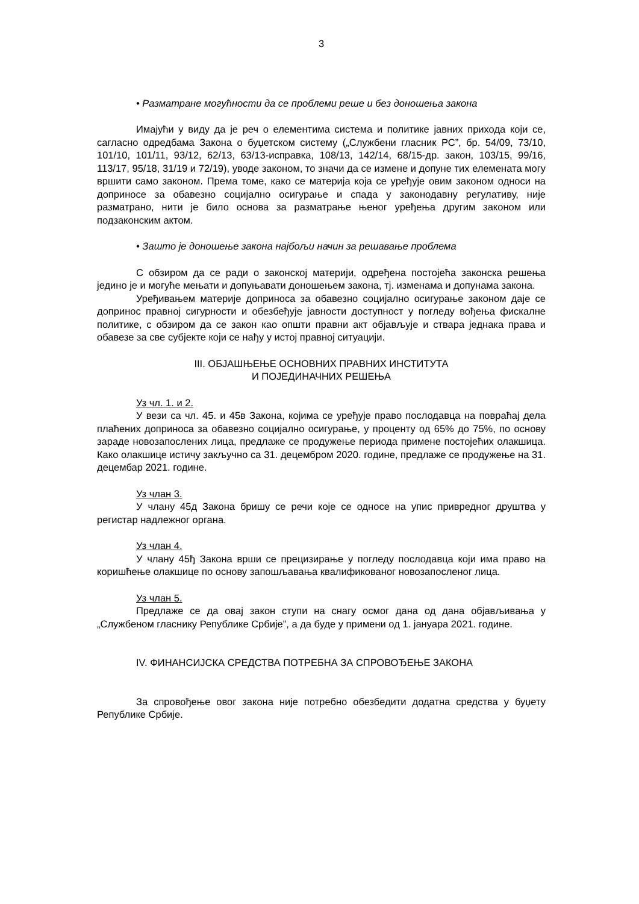3
• Разматране могућности да се проблеми реше и без доношења закона
Имајући у виду да је реч о елементима система и политике јавних прихода који се, сагласно одредбама Закона о буџетском систему („Службени гласник РС”, бр. 54/09, 73/10, 101/10, 101/11, 93/12, 62/13, 63/13-исправка, 108/13, 142/14, 68/15-др. закон, 103/15, 99/16, 113/17, 95/18, 31/19 и 72/19), уводе законом, то значи да се измене и допуне тих елемената могу вршити само законом. Према томе, како се материја која се уређује овим законом односи на доприносе за обавезно социјално осигурање и спада у законодавну регулативу, није разматрано, нити је било основа за разматрање њеног уређења другим законом или подзаконским актом.
• Зашто је доношење закона најбољи начин за решавање проблема
С обзиром да се ради о законској материји, одређена постојећа законска решења једино је и могуће мењати и допуњавати доношењем закона, тј. изменама и допунама закона.
Уређивањем материје доприноса за обавезно социјално осигурање законом даје се допринос правној сигурности и обезбеђује јавности доступност у погледу вођења фискалне политике, с обзиром да се закон као општи правни акт објављује и ствара једнака права и обавезе за све субјекте који се нађу у истој правној ситуацији.
III. ОБЈАШЊЕЊЕ ОСНОВНИХ ПРАВНИХ ИНСТИТУТА
И ПОЈЕДИНАЧНИХ РЕШЕЊА
Уз чл. 1. и 2.
У вези са чл. 45. и 45в Закона, којима се уређује право послодавца на повраћај дела плаћених доприноса за обавезно социјално осигурање, у проценту од 65% до 75%, по основу зараде новозапослених лица, предлаже се продужење периода примене постојећих олакшица. Како олакшице истичу закључно са 31. децембром 2020. године, предлаже се продужење на 31. децембар 2021. године.
Уз члан 3.
У члану 45д Закона бришу се речи које се односе на упис привредног друштва у регистар надлежног органа.
Уз члан 4.
У члану 45ђ Закона врши се прецизирање у погледу послодавца који има право на коришћење олакшице по основу запошљавања квалификованог новозапосленог лица.
Уз члан 5.
Предлаже се да овај закон ступи на снагу осмог дана од дана објављивања у „Службеном гласнику Републике Србије”, а да буде у примени од 1. јануара 2021. године.
IV. ФИНАНСИЈСКА СРЕДСТВА ПОТРЕБНА ЗА СПРОВОЂЕЊЕ ЗАКОНА
За спровођење овог закона није потребно обезбедити додатна средства у буџету Републике Србије.